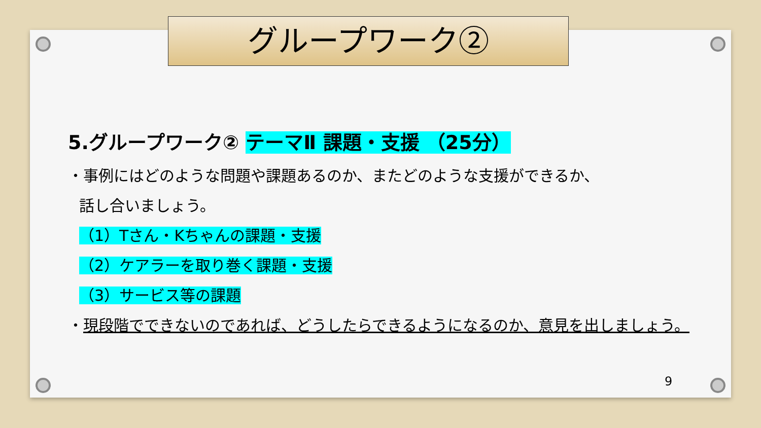グループワーク②
5.グループワーク② テーマⅡ 課題・支援 （25分）
・事例にはどのような問題や課題あるのか、またどのような支援ができるか、
話し合いましょう。
（1）Tさん・Kちゃんの課題・支援
（2）ケアラーを取り巻く課題・支援
（3）サービス等の課題
・現段階でできないのであれば、どうしたらできるようになるのか、意見を出しましょう。
9